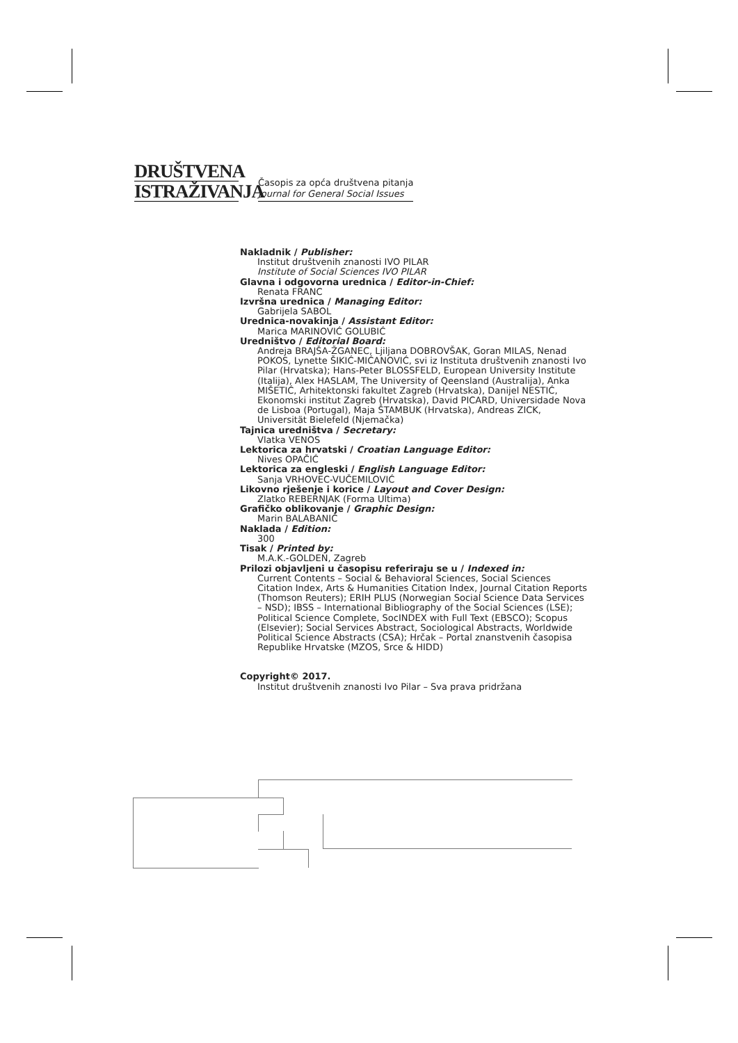DRUŠTVENA
ISTRAŽIVANJA
Časopis za opća društvena pitanja
Journal for General Social Issues
Nakladnik / Publisher:
Institut društvenih znanosti IVO PILAR
Institute of Social Sciences IVO PILAR
Glavna i odgovorna urednica / Editor-in-Chief:
Renata FRANC
Izvršna urednica / Managing Editor:
Gabrijela SABOL
Urednica-novakinja / Assistant Editor:
Marica MARINOVIĆ GOLUBIĆ
Uredništvo / Editorial Board:
Andreja BRAJŠA-ŽGANEC, Ljiljana DOBROVŠAK, Goran MILAS, Nenad POKOS, Lynette ŠIKIĆ-MIĆANOVIĆ, svi iz Instituta društvenih znanosti Ivo Pilar (Hrvatska); Hans-Peter BLOSSFELD, European University Institute (Italija), Alex HASLAM, The University of Qeensland (Australija), Anka MIŠETIĆ, Arhitektonski fakultet Zagreb (Hrvatska), Danijel NESTIĆ, Ekonomski institut Zagreb (Hrvatska), David PICARD, Universidade Nova de Lisboa (Portugal), Maja ŠTAMBUK (Hrvatska), Andreas ZICK, Universität Bielefeld (Njemačka)
Tajnica uredništva / Secretary:
Vlatka VENOS
Lektorica za hrvatski / Croatian Language Editor:
Nives OPAČIĆ
Lektorica za engleski / English Language Editor:
Sanja VRHOVEC-VUČEMILOVIĆ
Likovno rješenje i korice / Layout and Cover Design:
Zlatko REBERNJAK (Forma Ultima)
Grafičko oblikovanje / Graphic Design:
Marin BALABANIĆ
Naklada / Edition:
300
Tisak / Printed by:
M.A.K.-GOLDEN, Zagreb
Prilozi objavljeni u časopisu referiraju se u / Indexed in:
Current Contents – Social & Behavioral Sciences, Social Sciences Citation Index, Arts & Humanities Citation Index, Journal Citation Reports (Thomson Reuters); ERIH PLUS (Norwegian Social Science Data Services – NSD); IBSS – International Bibliography of the Social Sciences (LSE); Political Science Complete, SocINDEX with Full Text (EBSCO); Scopus (Elsevier); Social Services Abstract, Sociological Abstracts, Worldwide Political Science Abstracts (CSA); Hrčak – Portal znanstvenih časopisa Republike Hrvatske (MZOS, Srce & HIDD)
Copyright© 2017.
Institut društvenih znanosti Ivo Pilar – Sva prava pridržana